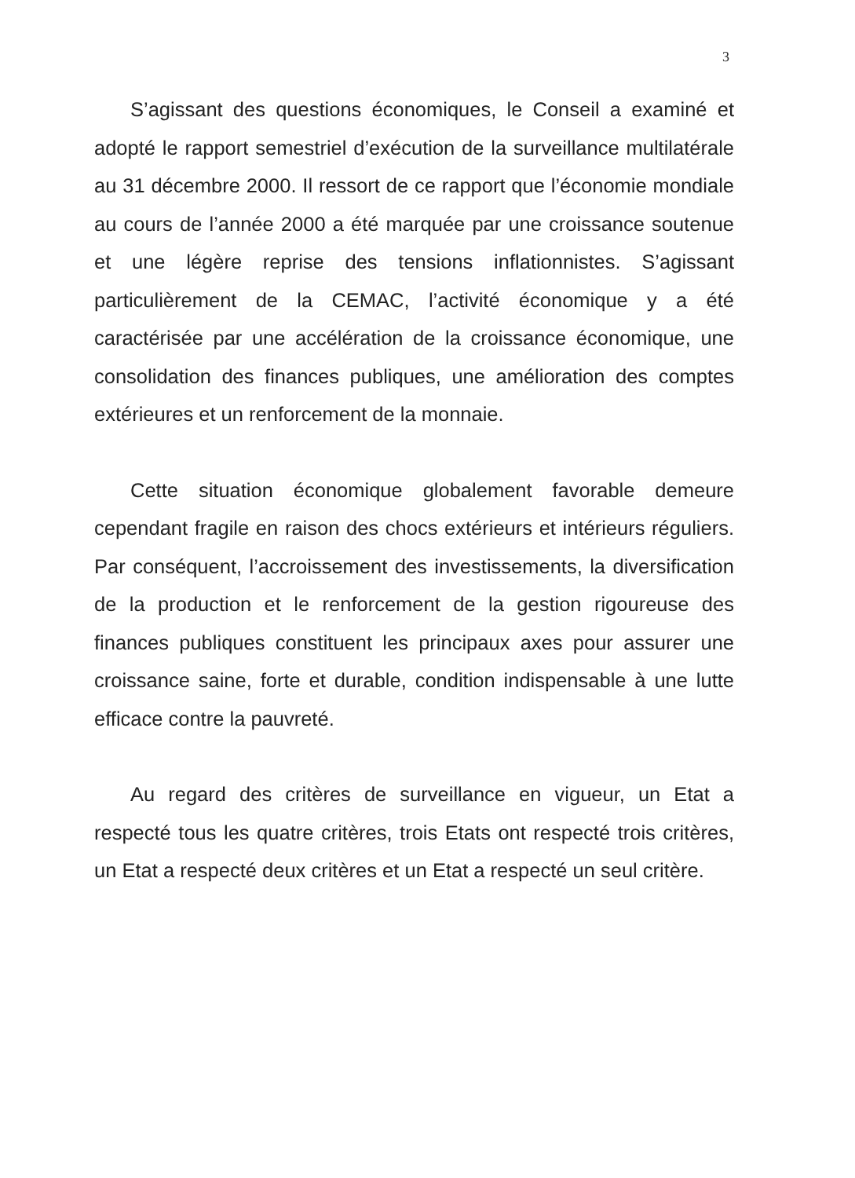3
S’agissant des questions économiques, le Conseil a examiné et adopté le rapport semestriel d’exécution de la surveillance multilatérale au 31 décembre 2000. Il ressort de ce rapport que l’économie mondiale au cours de l’année 2000 a été marquée par une croissance soutenue et une légère reprise des tensions inflationnistes. S’agissant particulièrement de la CEMAC, l’activité économique y a été caractérisée par une accélération de la croissance économique, une consolidation des finances publiques, une amélioration des comptes extérieures et un renforcement de la monnaie.
Cette situation économique globalement favorable demeure cependant fragile en raison des chocs extérieurs et intérieurs réguliers. Par conséquent, l’accroissement des investissements, la diversification de la production et le renforcement de la gestion rigoureuse des finances publiques constituent les principaux axes pour assurer une croissance saine, forte et durable, condition indispensable à une lutte efficace contre la pauvreté.
Au regard des critères de surveillance en vigueur, un Etat a respecté tous les quatre critères, trois Etats ont respecté trois critères, un Etat a respecté deux critères et un Etat a respecté un seul critère.